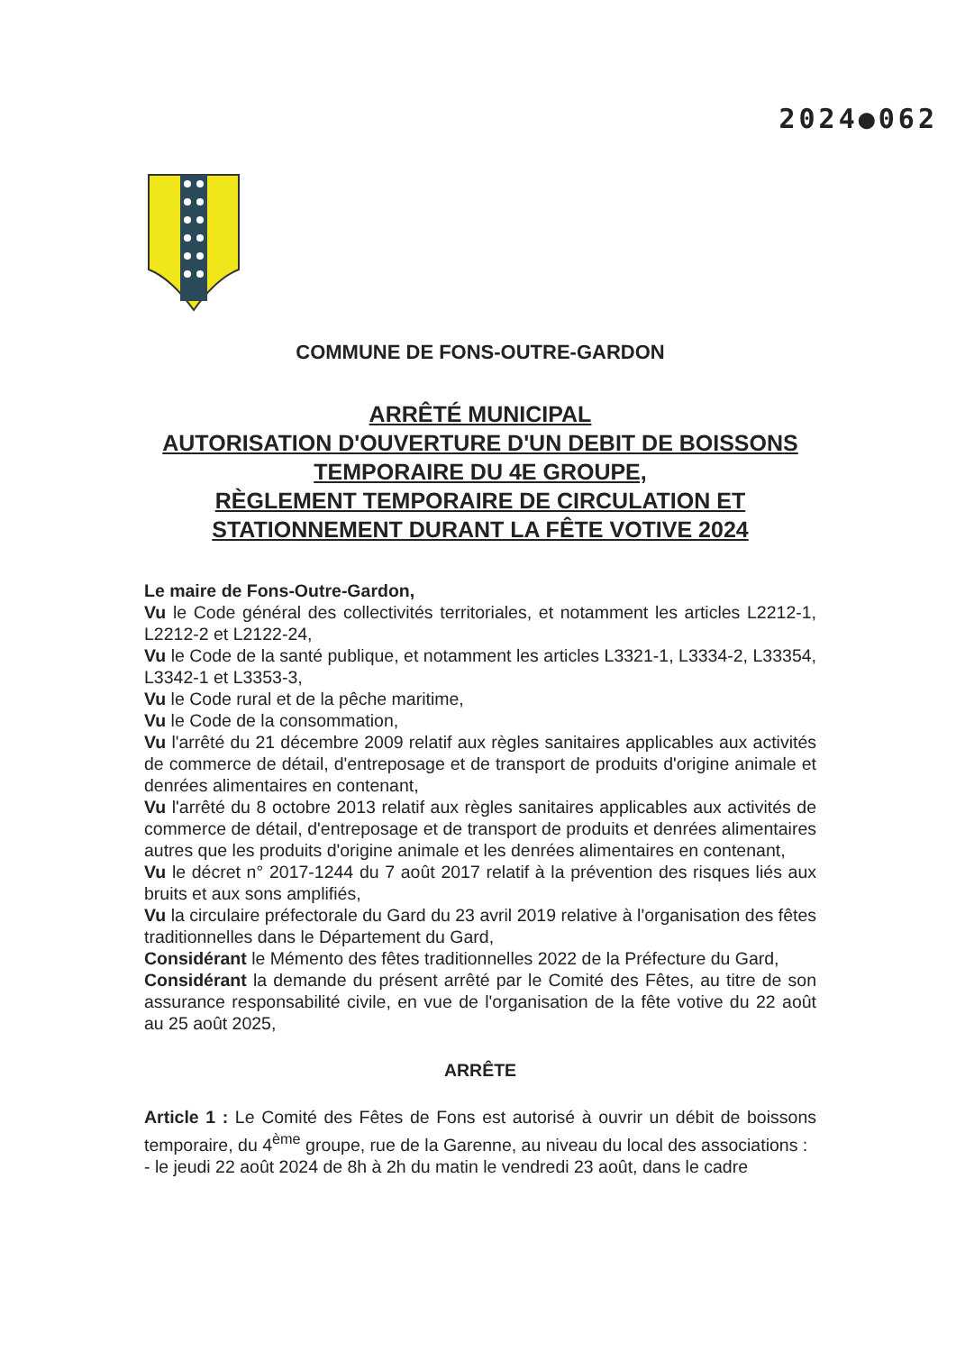2024●062
COMMUNE DE FONS-OUTRE-GARDON
ARRÊTÉ MUNICIPAL
AUTORISATION D'OUVERTURE D'UN DEBIT DE BOISSONS TEMPORAIRE DU 4E GROUPE,
RÈGLEMENT TEMPORAIRE DE CIRCULATION ET STATIONNEMENT DURANT LA FÊTE VOTIVE 2024
Le maire de Fons-Outre-Gardon,
Vu le Code général des collectivités territoriales, et notamment les articles L2212-1, L2212-2 et L2122-24,
Vu le Code de la santé publique, et notamment les articles L3321-1, L3334-2, L33354, L3342-1 et L3353-3,
Vu le Code rural et de la pêche maritime,
Vu le Code de la consommation,
Vu l'arrêté du 21 décembre 2009 relatif aux règles sanitaires applicables aux activités de commerce de détail, d'entreposage et de transport de produits d'origine animale et denrées alimentaires en contenant,
Vu l'arrêté du 8 octobre 2013 relatif aux règles sanitaires applicables aux activités de commerce de détail, d'entreposage et de transport de produits et denrées alimentaires autres que les produits d'origine animale et les denrées alimentaires en contenant,
Vu le décret n° 2017-1244 du 7 août 2017 relatif à la prévention des risques liés aux bruits et aux sons amplifiés,
Vu la circulaire préfectorale du Gard du 23 avril 2019 relative à l'organisation des fêtes traditionnelles dans le Département du Gard,
Considérant le Mémento des fêtes traditionnelles 2022 de la Préfecture du Gard,
Considérant la demande du présent arrêté par le Comité des Fêtes, au titre de son assurance responsabilité civile, en vue de l'organisation de la fête votive du 22 août au 25 août 2025,
ARRÊTE
Article 1 : Le Comité des Fêtes de Fons est autorisé à ouvrir un débit de boissons temporaire, du 4<sup>ème</sup> groupe, rue de la Garenne, au niveau du local des associations :
- le jeudi 22 août 2024 de 8h à 2h du matin le vendredi 23 août, dans le cadre